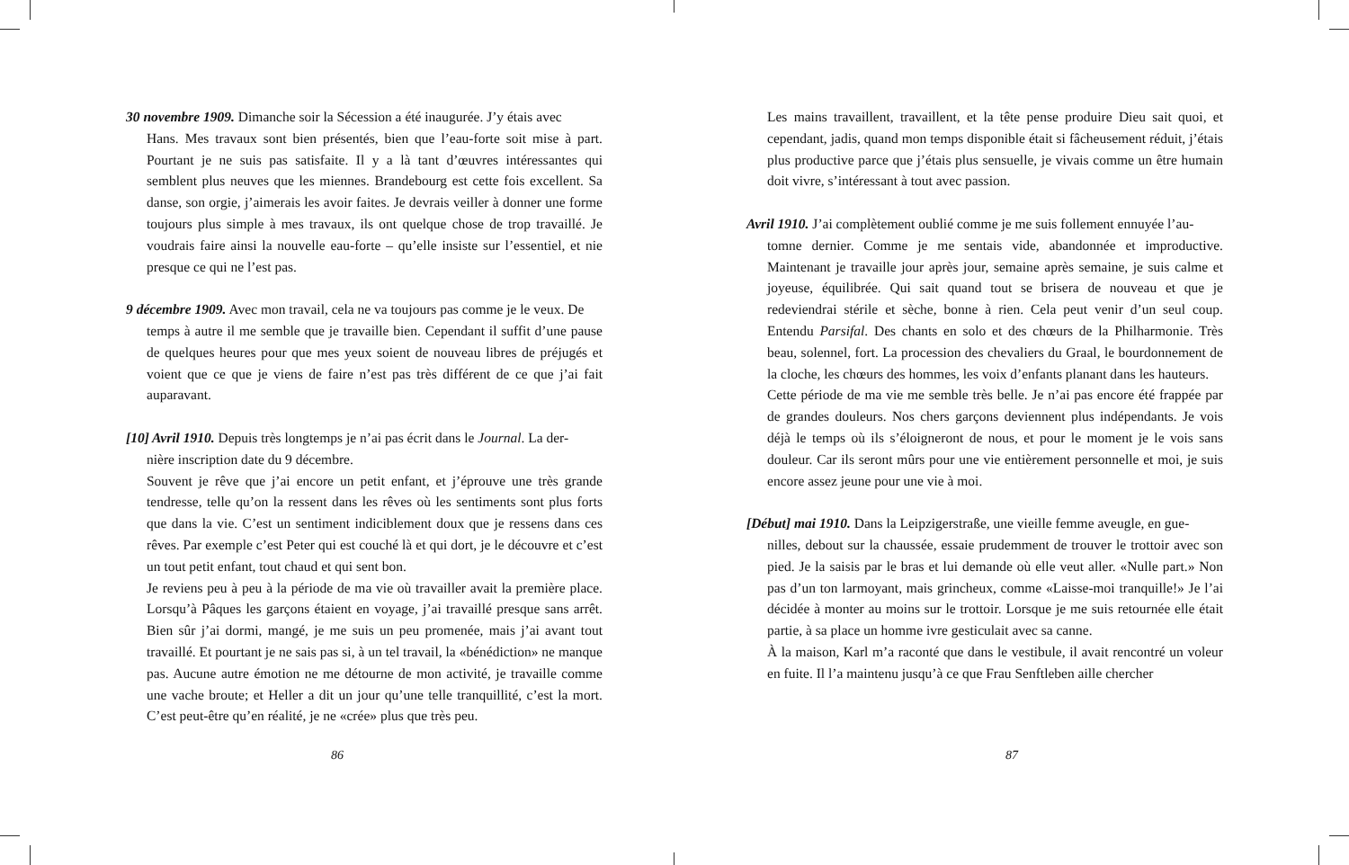30 novembre 1909. Dimanche soir la Sécession a été inaugurée. J’y étais avec
Hans. Mes travaux sont bien présentés, bien que l’eau-forte soit mise à part. Pourtant je ne suis pas satisfaite. Il y a là tant d’œuvres intéressantes qui semblent plus neuves que les miennes. Brandebourg est cette fois excellent. Sa danse, son orgie, j’aimerais les avoir faites. Je devrais veiller à donner une forme toujours plus simple à mes travaux, ils ont quelque chose de trop travaillé. Je voudrais faire ainsi la nouvelle eau-forte – qu’elle insiste sur l’essentiel, et nie presque ce qui ne l’est pas.
9 décembre 1909. Avec mon travail, cela ne va toujours pas comme je le veux. De
temps à autre il me semble que je travaille bien. Cependant il suffit d’une pause de quelques heures pour que mes yeux soient de nouveau libres de préjugés et voient que ce que je viens de faire n’est pas très différent de ce que j’ai fait auparavant.
[10] Avril 1910. Depuis très longtemps je n’ai pas écrit dans le Journal. La der-
nière inscription date du 9 décembre.
Souvent je rêve que j’ai encore un petit enfant, et j’éprouve une très grande tendresse, telle qu’on la ressent dans les rêves où les sentiments sont plus forts que dans la vie. C’est un sentiment indiciblement doux que je ressens dans ces rêves. Par exemple c’est Peter qui est couché là et qui dort, je le découvre et c’est un tout petit enfant, tout chaud et qui sent bon.
Je reviens peu à peu à la période de ma vie où travailler avait la première place. Lorsqu’à Pâques les garçons étaient en voyage, j’ai travaillé presque sans arrêt. Bien sûr j’ai dormi, mangé, je me suis un peu promenée, mais j’ai avant tout travaillé. Et pourtant je ne sais pas si, à un tel travail, la «bénédiction» ne manque pas. Aucune autre émotion ne me détourne de mon activité, je travaille comme une vache broute; et Heller a dit un jour qu’une telle tranquillité, c’est la mort. C’est peut-être qu’en réalité, je ne «crée» plus que très peu.
86
Les mains travaillent, travaillent, et la tête pense produire Dieu sait quoi, et cependant, jadis, quand mon temps disponible était si fâcheusement réduit, j’étais plus productive parce que j’étais plus sensuelle, je vivais comme un être humain doit vivre, s’intéressant à tout avec passion.
Avril 1910. J’ai complètement oublié comme je me suis follement ennuyée l’au-
tomne dernier. Comme je me sentais vide, abandonnée et improductive. Maintenant je travaille jour après jour, semaine après semaine, je suis calme et joyeuse, équilibrée. Qui sait quand tout se brisera de nouveau et que je redeviendrai stérile et sèche, bonne à rien. Cela peut venir d’un seul coup. Entendu Parsifal. Des chants en solo et des chœurs de la Philharmonie. Très beau, solennel, fort. La procession des chevaliers du Graal, le bourdonnement de la cloche, les chœurs des hommes, les voix d’enfants planant dans les hauteurs.
Cette période de ma vie me semble très belle. Je n’ai pas encore été frappée par de grandes douleurs. Nos chers garçons deviennent plus indépendants. Je vois déjà le temps où ils s’éloigneront de nous, et pour le moment je le vois sans douleur. Car ils seront mûrs pour une vie entièrement personnelle et moi, je suis encore assez jeune pour une vie à moi.
[Début] mai 1910. Dans la Leipzigerstraße, une vieille femme aveugle, en gue-
nilles, debout sur la chaussée, essaie prudemment de trouver le trottoir avec son pied. Je la saisis par le bras et lui demande où elle veut aller. «Nulle part.» Non pas d’un ton larmoyant, mais grincheux, comme «Laisse-moi tranquille!» Je l’ai décidée à monter au moins sur le trottoir. Lorsque je me suis retournée elle était partie, à sa place un homme ivre gesticulait avec sa canne.
À la maison, Karl m’a raconté que dans le vestibule, il avait rencontré un voleur en fuite. Il l’a maintenu jusqu’à ce que Frau Senftleben aille chercher
87